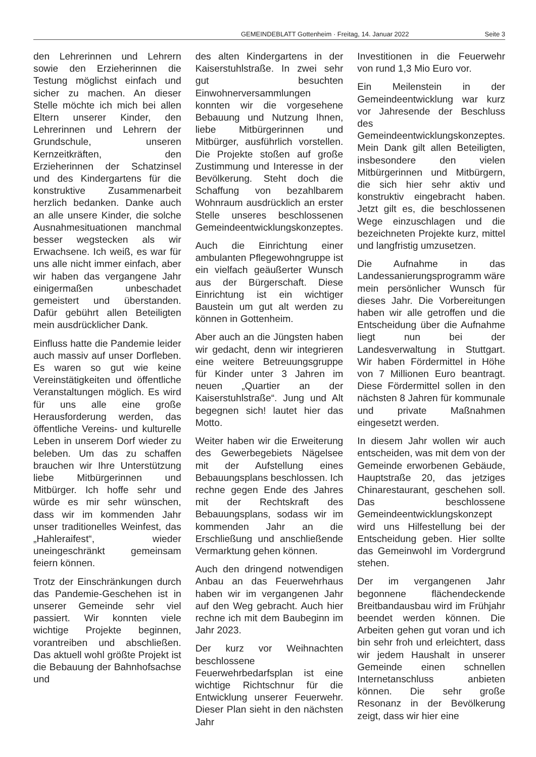GEMEINDEBLATT Gottenheim · Freitag, 14. Januar 2022 Seite 3
den Lehrerinnen und Lehrern sowie den Erzieherinnen die Testung möglichst einfach und sicher zu machen. An dieser Stelle möchte ich mich bei allen Eltern unserer Kinder, den Lehrerinnen und Lehrern der Grundschule, unseren Kernzeitkräften, den Erzieherinnen der Schatzinsel und des Kindergartens für die konstruktive Zusammenarbeit herzlich bedanken. Danke auch an alle unsere Kinder, die solche Ausnahmesituationen manchmal besser wegstecken als wir Erwachsene. Ich weiß, es war für uns alle nicht immer einfach, aber wir haben das vergangene Jahr einigermaßen unbeschadet gemeistert und überstanden. Dafür gebührt allen Beteiligten mein ausdrücklicher Dank.
Einfluss hatte die Pandemie leider auch massiv auf unser Dorfleben. Es waren so gut wie keine Vereinstätigkeiten und öffentliche Veranstaltungen möglich. Es wird für uns alle eine große Herausforderung werden, das öffentliche Vereins- und kulturelle Leben in unserem Dorf wieder zu beleben. Um das zu schaffen brauchen wir Ihre Unterstützung liebe Mitbürgerinnen und Mitbürger. Ich hoffe sehr und würde es mir sehr wünschen, dass wir im kommenden Jahr unser traditionelles Weinfest, das „Hahleraifest“, wieder uneingeschränkt gemeinsam feiern können.
Trotz der Einschränkungen durch das Pandemie-Geschehen ist in unserer Gemeinde sehr viel passiert. Wir konnten viele wichtige Projekte beginnen, vorantreiben und abschließen. Das aktuell wohl größte Projekt ist die Bebauung der Bahnhofsachse und
des alten Kindergartens in der Kaiserstuhlstraße. In zwei sehr gut besuchten Einwohnerversammlungen konnten wir die vorgesehene Bebauung und Nutzung Ihnen, liebe Mitbürgerinnen und Mitbürger, ausführlich vorstellen. Die Projekte stoßen auf große Zustimmung und Interesse in der Bevölkerung. Steht doch die Schaffung von bezahlbarem Wohnraum ausdrücklich an erster Stelle unseres beschlossenen Gemeindeentwicklungskonzeptes.
Auch die Einrichtung einer ambulanten Pflegewohngruppe ist ein vielfach geäußerter Wunsch aus der Bürgerschaft. Diese Einrichtung ist ein wichtiger Baustein um gut alt werden zu können in Gottenheim.
Aber auch an die Jüngsten haben wir gedacht, denn wir integrieren eine weitere Betreuungsgruppe für Kinder unter 3 Jahren im neuen „Quartier an der Kaiserstuhlstraße“. Jung und Alt begegnen sich! lautet hier das Motto.
Weiter haben wir die Erweiterung des Gewerbegebiets Nägelsee mit der Aufstellung eines Bebauungsplans beschlossen. Ich rechne gegen Ende des Jahres mit der Rechtskraft des Bebauungsplans, sodass wir im kommenden Jahr an die Erschließung und anschließende Vermarktung gehen können.
Auch den dringend notwendigen Anbau an das Feuerwehrhaus haben wir im vergangenen Jahr auf den Weg gebracht. Auch hier rechne ich mit dem Baubeginn im Jahr 2023.
Der kurz vor Weihnachten beschlossene Feuerwehrbedarfsplan ist eine wichtige Richtschnur für die Entwicklung unserer Feuerwehr. Dieser Plan sieht in den nächsten Jahr
Investitionen in die Feuerwehr von rund 1,3 Mio Euro vor.
Ein Meilenstein in der Gemeindeentwicklung war kurz vor Jahresende der Beschluss des Gemeindeentwicklungskonzeptes. Mein Dank gilt allen Beteiligten, insbesondere den vielen Mitbürgerinnen und Mitbürgern, die sich hier sehr aktiv und konstruktiv eingebracht haben. Jetzt gilt es, die beschlossenen Wege einzuschlagen und die bezeichneten Projekte kurz, mittel und langfristig umzusetzen.
Die Aufnahme in das Landessanierungsprogramm wäre mein persönlicher Wunsch für dieses Jahr. Die Vorbereitungen haben wir alle getroffen und die Entscheidung über die Aufnahme liegt nun bei der Landesverwaltung in Stuttgart. Wir haben Fördermittel in Höhe von 7 Millionen Euro beantragt. Diese Fördermittel sollen in den nächsten 8 Jahren für kommunale und private Maßnahmen eingesetzt werden.
In diesem Jahr wollen wir auch entscheiden, was mit dem von der Gemeinde erworbenen Gebäude, Hauptstraße 20, das jetziges Chinarestaurant, geschehen soll. Das beschlossene Gemeindeentwicklungskonzept wird uns Hilfestellung bei der Entscheidung geben. Hier sollte das Gemeinwohl im Vordergrund stehen.
Der im vergangenen Jahr begonnene flächendeckende Breitbandausbau wird im Frühjahr beendet werden können. Die Arbeiten gehen gut voran und ich bin sehr froh und erleichtert, dass wir jedem Haushalt in unserer Gemeinde einen schnellen Internetanschluss anbieten können. Die sehr große Resonanz in der Bevölkerung zeigt, dass wir hier eine